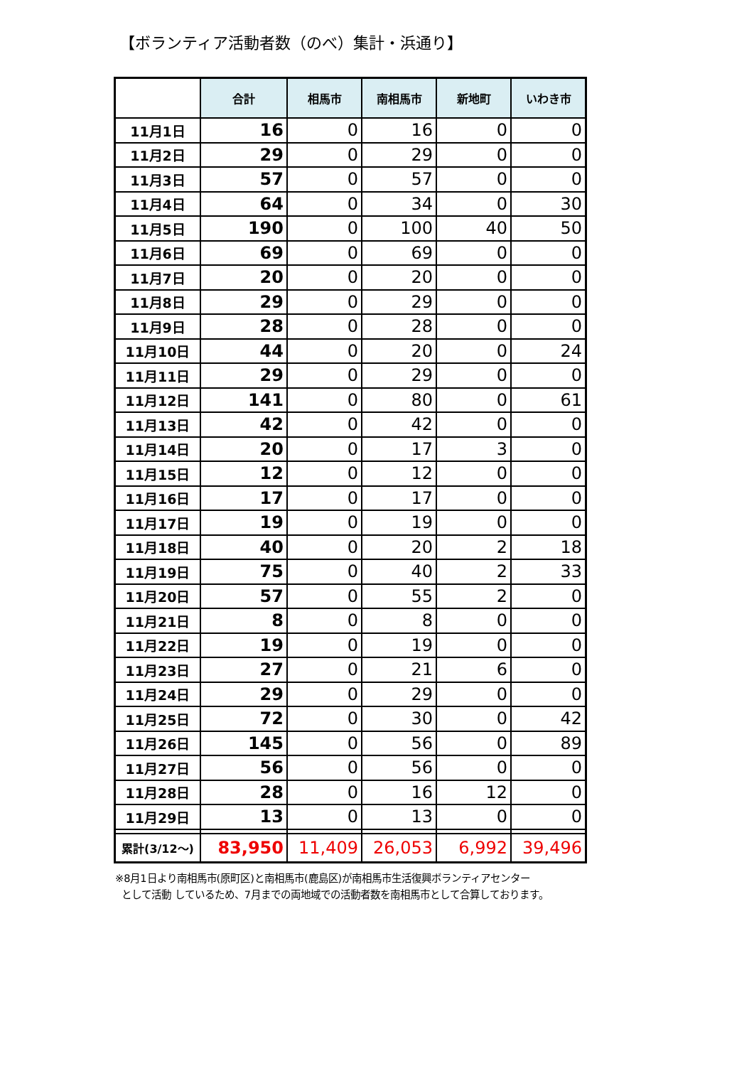【ボランティア活動者数（のべ）集計・浜通り】
| | 合計 | 相馬市 | 南相馬市 | 新地町 | いわき市 |
| --- | --- | --- | --- | --- | --- |
| 11月1日 | 16 | 0 | 16 | 0 | 0 |
| 11月2日 | 29 | 0 | 29 | 0 | 0 |
| 11月3日 | 57 | 0 | 57 | 0 | 0 |
| 11月4日 | 64 | 0 | 34 | 0 | 30 |
| 11月5日 | 190 | 0 | 100 | 40 | 50 |
| 11月6日 | 69 | 0 | 69 | 0 | 0 |
| 11月7日 | 20 | 0 | 20 | 0 | 0 |
| 11月8日 | 29 | 0 | 29 | 0 | 0 |
| 11月9日 | 28 | 0 | 28 | 0 | 0 |
| 11月10日 | 44 | 0 | 20 | 0 | 24 |
| 11月11日 | 29 | 0 | 29 | 0 | 0 |
| 11月12日 | 141 | 0 | 80 | 0 | 61 |
| 11月13日 | 42 | 0 | 42 | 0 | 0 |
| 11月14日 | 20 | 0 | 17 | 3 | 0 |
| 11月15日 | 12 | 0 | 12 | 0 | 0 |
| 11月16日 | 17 | 0 | 17 | 0 | 0 |
| 11月17日 | 19 | 0 | 19 | 0 | 0 |
| 11月18日 | 40 | 0 | 20 | 2 | 18 |
| 11月19日 | 75 | 0 | 40 | 2 | 33 |
| 11月20日 | 57 | 0 | 55 | 2 | 0 |
| 11月21日 | 8 | 0 | 8 | 0 | 0 |
| 11月22日 | 19 | 0 | 19 | 0 | 0 |
| 11月23日 | 27 | 0 | 21 | 6 | 0 |
| 11月24日 | 29 | 0 | 29 | 0 | 0 |
| 11月25日 | 72 | 0 | 30 | 0 | 42 |
| 11月26日 | 145 | 0 | 56 | 0 | 89 |
| 11月27日 | 56 | 0 | 56 | 0 | 0 |
| 11月28日 | 28 | 0 | 16 | 12 | 0 |
| 11月29日 | 13 | 0 | 13 | 0 | 0 |
| 累計(3/12～) | 83,950 | 11,409 | 26,053 | 6,992 | 39,496 |
※8月1日より南相馬市(原町区)と南相馬市(鹿島区)が南相馬市生活復興ボランティアセンター
として活動 しているため、7月までの両地域での活動者数を南相馬市として合算しております。